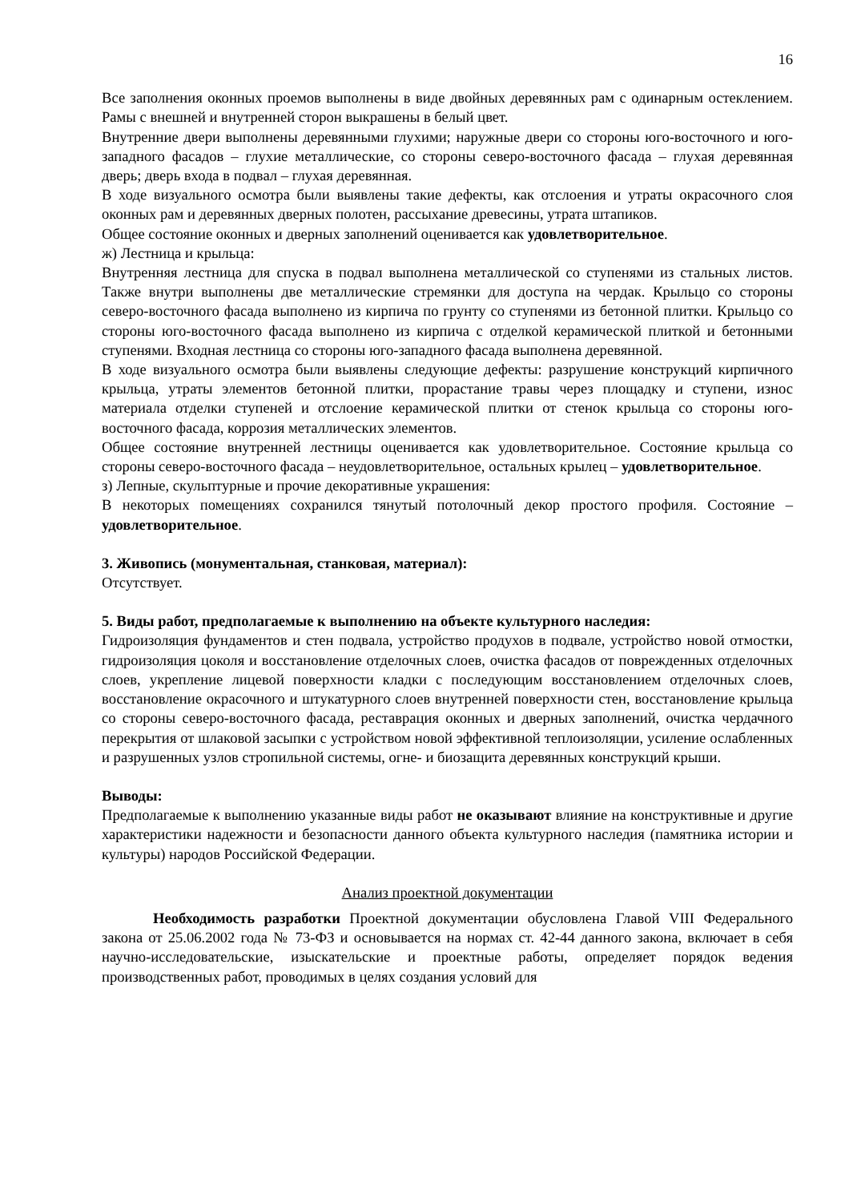16
Все заполнения оконных проемов выполнены в виде двойных деревянных рам с одинарным остеклением. Рамы с внешней и внутренней сторон выкрашены в белый цвет.
Внутренние двери выполнены деревянными глухими; наружные двери со стороны юго-восточного и юго-западного фасадов – глухие металлические, со стороны северо-восточного фасада – глухая деревянная дверь; дверь входа в подвал – глухая деревянная.
В ходе визуального осмотра были выявлены такие дефекты, как отслоения и утраты окрасочного слоя оконных рам и деревянных дверных полотен, рассыхание древесины, утрата штапиков.
Общее состояние оконных и дверных заполнений оценивается как удовлетворительное.
ж) Лестница и крыльца:
Внутренняя лестница для спуска в подвал выполнена металлической со ступенями из стальных листов. Также внутри выполнены две металлические стремянки для доступа на чердак. Крыльцо со стороны северо-восточного фасада выполнено из кирпича по грунту со ступенями из бетонной плитки. Крыльцо со стороны юго-восточного фасада выполнено из кирпича с отделкой керамической плиткой и бетонными ступенями. Входная лестница со стороны юго-западного фасада выполнена деревянной.
В ходе визуального осмотра были выявлены следующие дефекты: разрушение конструкций кирпичного крыльца, утраты элементов бетонной плитки, прорастание травы через площадку и ступени, износ материала отделки ступеней и отслоение керамической плитки от стенок крыльца со стороны юго-восточного фасада, коррозия металлических элементов.
Общее состояние внутренней лестницы оценивается как удовлетворительное. Состояние крыльца со стороны северо-восточного фасада – неудовлетворительное, остальных крылец – удовлетворительное.
з) Лепные, скульптурные и прочие декоративные украшения:
В некоторых помещениях сохранился тянутый потолочный декор простого профиля. Состояние – удовлетворительное.
3. Живопись (монументальная, станковая, материал):
Отсутствует.
5. Виды работ, предполагаемые к выполнению на объекте культурного наследия:
Гидроизоляция фундаментов и стен подвала, устройство продухов в подвале, устройство новой отмостки, гидроизоляция цоколя и восстановление отделочных слоев, очистка фасадов от поврежденных отделочных слоев, укрепление лицевой поверхности кладки с последующим восстановлением отделочных слоев, восстановление окрасочного и штукатурного слоев внутренней поверхности стен, восстановление крыльца со стороны северо-восточного фасада, реставрация оконных и дверных заполнений, очистка чердачного перекрытия от шлаковой засыпки с устройством новой эффективной теплоизоляции, усиление ослабленных и разрушенных узлов стропильной системы, огне- и биозащита деревянных конструкций крыши.
Выводы:
Предполагаемые к выполнению указанные виды работ не оказывают влияние на конструктивные и другие характеристики надежности и безопасности данного объекта культурного наследия (памятника истории и культуры) народов Российской Федерации.
Анализ проектной документации
Необходимость разработки Проектной документации обусловлена Главой VIII Федерального закона от 25.06.2002 года № 73-ФЗ и основывается на нормах ст. 42-44 данного закона, включает в себя научно-исследовательские, изыскательские и проектные работы, определяет порядок ведения производственных работ, проводимых в целях создания условий для